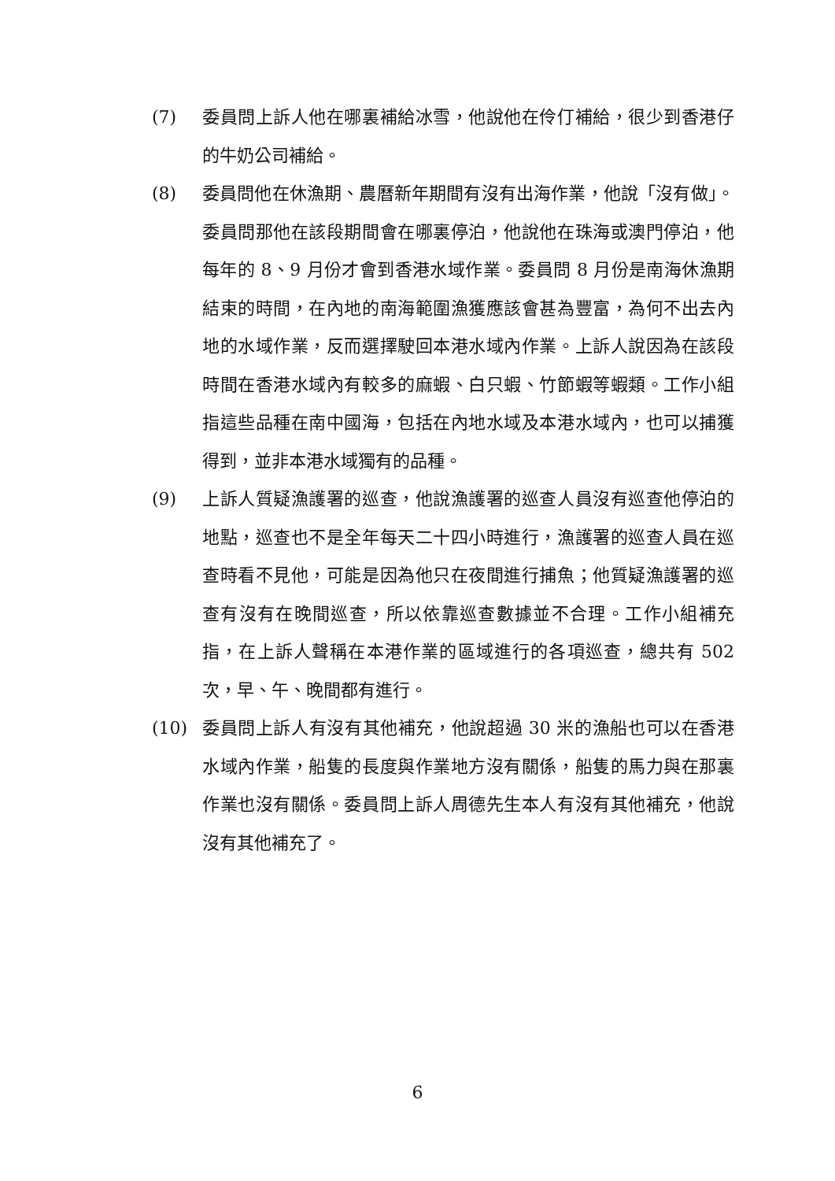(7) 委員問上訴人他在哪裏補給冰雪，他說他在伶仃補給，很少到香港仔的牛奶公司補給。
(8) 委員問他在休漁期、農曆新年期間有沒有出海作業，他說「沒有做」。委員問那他在該段期間會在哪裏停泊，他說他在珠海或澳門停泊，他每年的 8、9 月份才會到香港水域作業。委員問 8 月份是南海休漁期結束的時間，在內地的南海範圍漁獲應該會甚為豐富，為何不出去內地的水域作業，反而選擇駛回本港水域內作業。上訴人說因為在該段時間在香港水域內有較多的麻蝦、白只蝦、竹節蝦等蝦類。工作小組指這些品種在南中國海，包括在內地水域及本港水域內，也可以捕獲得到，並非本港水域獨有的品種。
(9) 上訴人質疑漁護署的巡查，他說漁護署的巡查人員沒有巡查他停泊的地點，巡查也不是全年每天二十四小時進行，漁護署的巡查人員在巡查時看不見他，可能是因為他只在夜間進行捕魚；他質疑漁護署的巡查有沒有在晚間巡查，所以依靠巡查數據並不合理。工作小組補充指，在上訴人聲稱在本港作業的區域進行的各項巡查，總共有 502 次，早、午、晚間都有進行。
(10) 委員問上訴人有沒有其他補充，他說超過 30 米的漁船也可以在香港水域內作業，船隻的長度與作業地方沒有關係，船隻的馬力與在那裏作業也沒有關係。委員問上訴人周德先生本人有沒有其他補充，他說沒有其他補充了。
6